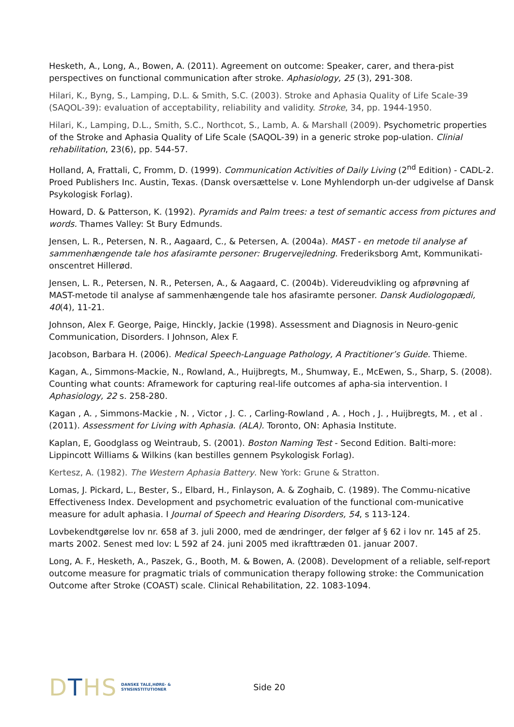Hesketh, A., Long, A., Bowen, A. (2011). Agreement on outcome: Speaker, carer, and thera-pist perspectives on functional communication after stroke. Aphasiology, 25 (3), 291-308.
Hilari, K., Byng, S., Lamping, D.L. & Smith, S.C. (2003). Stroke and Aphasia Quality of Life Scale-39 (SAQOL-39): evaluation of acceptability, reliability and validity. Stroke, 34, pp. 1944-1950.
Hilari, K., Lamping, D.L., Smith, S.C., Northcot, S., Lamb, A. & Marshall (2009). Psychometric properties of the Stroke and Aphasia Quality of Life Scale (SAQOL-39) in a generic stroke pop-ulation. Clinial rehabilitation, 23(6), pp. 544-57.
Holland, A, Frattali, C, Fromm, D. (1999). Communication Activities of Daily Living (2<sup>nd</sup> Edition) - CADL-2. Proed Publishers Inc. Austin, Texas. (Dansk oversættelse v. Lone Myhlendorph un-der udgivelse af Dansk Psykologisk Forlag).
Howard, D. & Patterson, K. (1992). Pyramids and Palm trees: a test of semantic access from pictures and words. Thames Valley: St Bury Edmunds.
Jensen, L. R., Petersen, N. R., Aagaard, C., & Petersen, A. (2004a). MAST - en metode til analyse af sammenhængende tale hos afasiramte personer: Brugervejledning. Frederiksborg Amt, Kommunikati-onscentret Hillerød.
Jensen, L. R., Petersen, N. R., Petersen, A., & Aagaard, C. (2004b). Videreudvikling og afprøvning af MAST-metode til analyse af sammenhængende tale hos afasiramte personer. Dansk Audiologopædi, 40(4), 11-21.
Johnson, Alex F. George, Paige, Hinckly, Jackie (1998). Assessment and Diagnosis in Neuro-genic Communication, Disorders. I Johnson, Alex F.
Jacobson, Barbara H. (2006). Medical Speech-Language Pathology, A Practitioner’s Guide. Thieme.
Kagan, A., Simmons-Mackie, N., Rowland, A., Huijbregts, M., Shumway, E., McEwen, S., Sharp, S. (2008). Counting what counts: Aframework for capturing real-life outcomes af apha-sia intervention. I Aphasiology, 22 s. 258-280.
Kagan , A. , Simmons-Mackie , N. , Victor , J. C. , Carling-Rowland , A. , Hoch , J. , Huijbregts, M. , et al . (2011). Assessment for Living with Aphasia. (ALA). Toronto, ON: Aphasia Institute.
Kaplan, E, Goodglass og Weintraub, S. (2001). Boston Naming Test - Second Edition. Balti-more: Lippincott Williams & Wilkins (kan bestilles gennem Psykologisk Forlag).
Kertesz, A. (1982). The Western Aphasia Battery. New York: Grune & Stratton.
Lomas, J. Pickard, L., Bester, S., Elbard, H., Finlayson, A. & Zoghaib, C. (1989). The Commu-nicative Effectiveness Index. Development and psychometric evaluation of the functional com-municative measure for adult aphasia. I Journal of Speech and Hearing Disorders, 54, s 113-124.
Lovbekendtgørelse lov nr. 658 af 3. juli 2000, med de ændringer, der følger af § 62 i lov nr. 145 af 25. marts 2002. Senest med lov: L 592 af 24. juni 2005 med ikrafttræden 01. januar 2007.
Long, A. F., Hesketh, A., Paszek, G., Booth, M. & Bowen, A. (2008). Development of a reliable, self-report outcome measure for pragmatic trials of communication therapy following stroke: the Communication Outcome after Stroke (COAST) scale. Clinical Rehabilitation, 22. 1083-1094.
DTHS DANSKE TALE,HØRE- &
SYNSINSTITUTIONER
Side 20